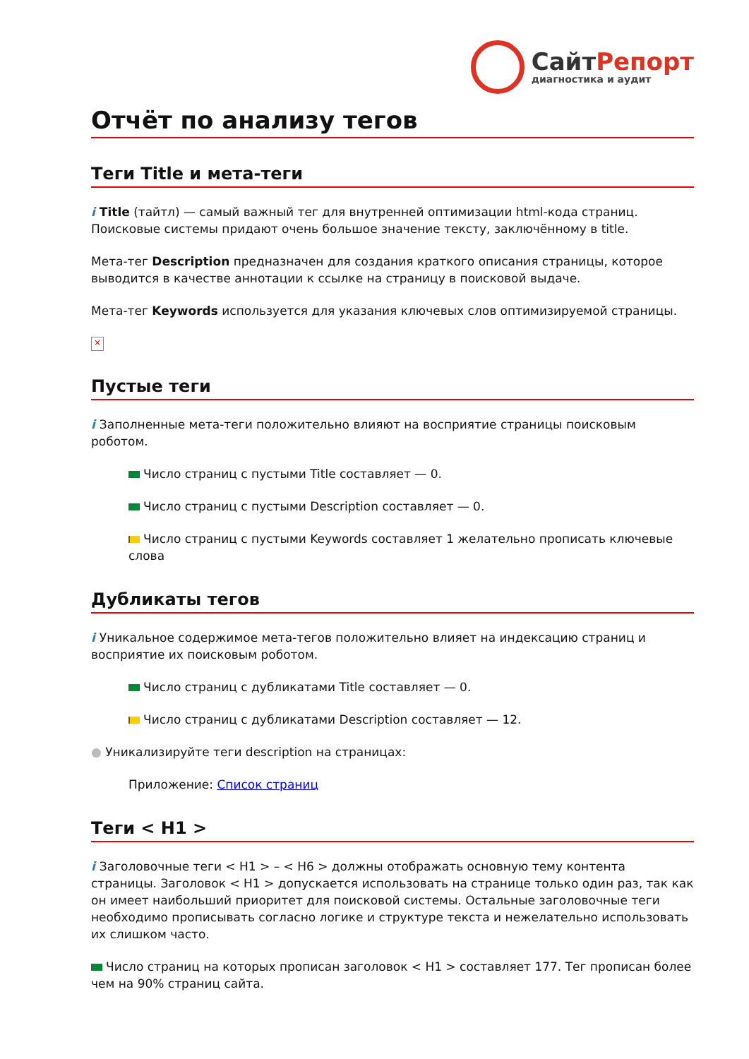СайтРепорт
диагностика и аудит
Отчёт по анализу тегов
Теги Title и мета-теги
i Title (тайтл) — самый важный тег для внутренней оптимизации html-кода страниц. Поисковые системы придают очень большое значение тексту, заключённому в title.
Мета-тег Description предназначен для создания краткого описания страницы, которое выводится в качестве аннотации к ссылке на страницу в поисковой выдаче.
Мета-тег Keywords используется для указания ключевых слов оптимизируемой страницы.
×
Пустые теги
i Заполненные мета-теги положительно влияют на восприятие страницы поисковым роботом.
Число страниц с пустыми Title составляет — 0.
Число страниц с пустыми Description составляет — 0.
Число страниц с пустыми Keywords составляет 1 желательно прописать ключевые слова
Дубликаты тегов
i Уникальное содержимое мета-тегов положительно влияет на индексацию страниц и восприятие их поисковым роботом.
Число страниц с дубликатами Title составляет — 0.
Число страниц с дубликатами Description составляет — 12.
● Уникализируйте теги description на страницах:
Приложение: Список страниц
Теги < H1 >
i Заголовочные теги < H1 > – < H6 > должны отображать основную тему контента страницы. Заголовок < H1 > допускается использовать на странице только один раз, так как он имеет наибольший приоритет для поисковой системы. Остальные заголовочные теги необходимо прописывать согласно логике и структуре текста и нежелательно использовать их слишком часто.
Число страниц на которых прописан заголовок < H1 > составляет 177. Тег прописан более чем на 90% страниц сайта.